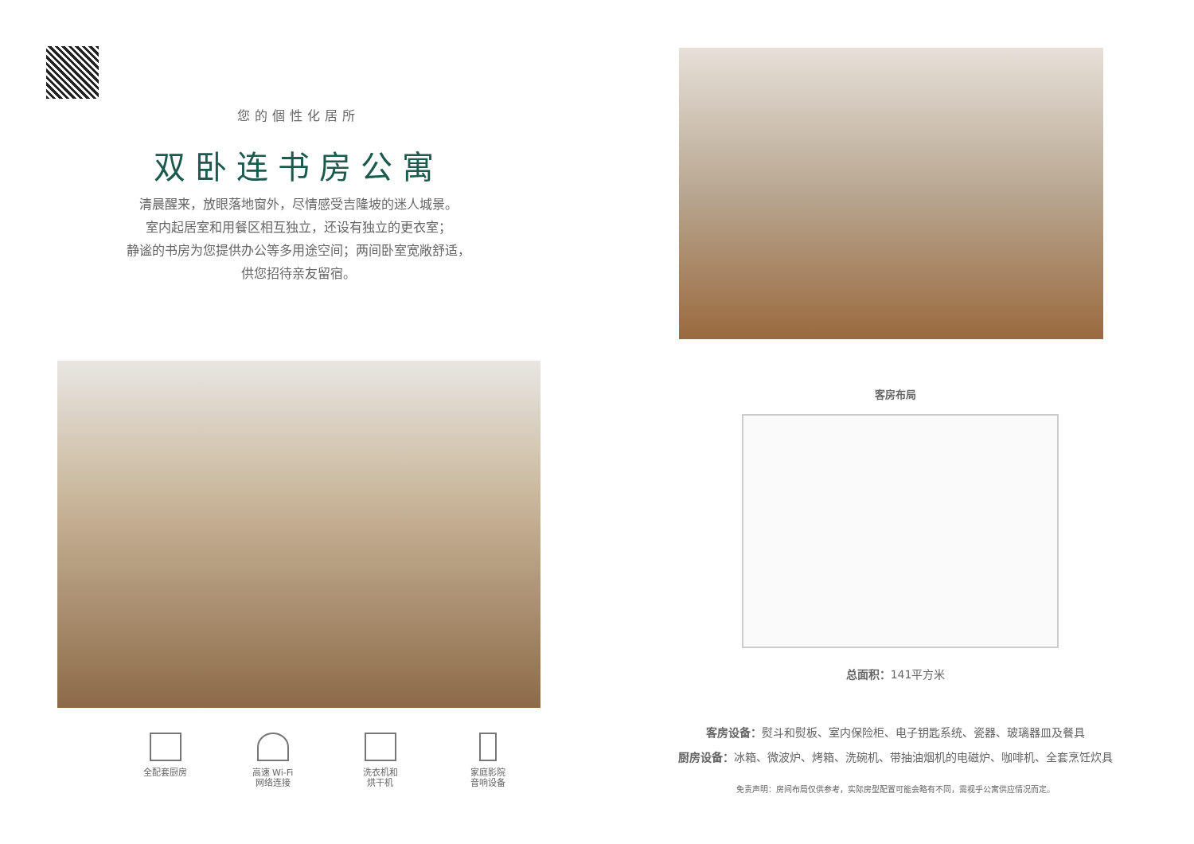您的個性化居所
双卧连书房公寓
清晨醒来，放眼落地窗外，尽情感受吉隆坡的迷人城景。
室内起居室和用餐区相互独立，还设有独立的更衣室；
静谧的书房为您提供办公等多用途空间；两间卧室宽敞舒适，
供您招待亲友留宿。
全配套厨房 高速 Wi-Fi
网络连接
洗衣机和
烘干机
家庭影院
音响设备
客房布局
总面积：141平方米
客房设备：熨斗和熨板、室内保险柜、电子钥匙系统、瓷器、玻璃器皿及餐具
厨房设备：冰箱、微波炉、烤箱、洗碗机、带抽油烟机的电磁炉、咖啡机、全套烹饪炊具
免责声明：房间布局仅供参考，实际房型配置可能会略有不同，需视乎公寓供应情况而定。